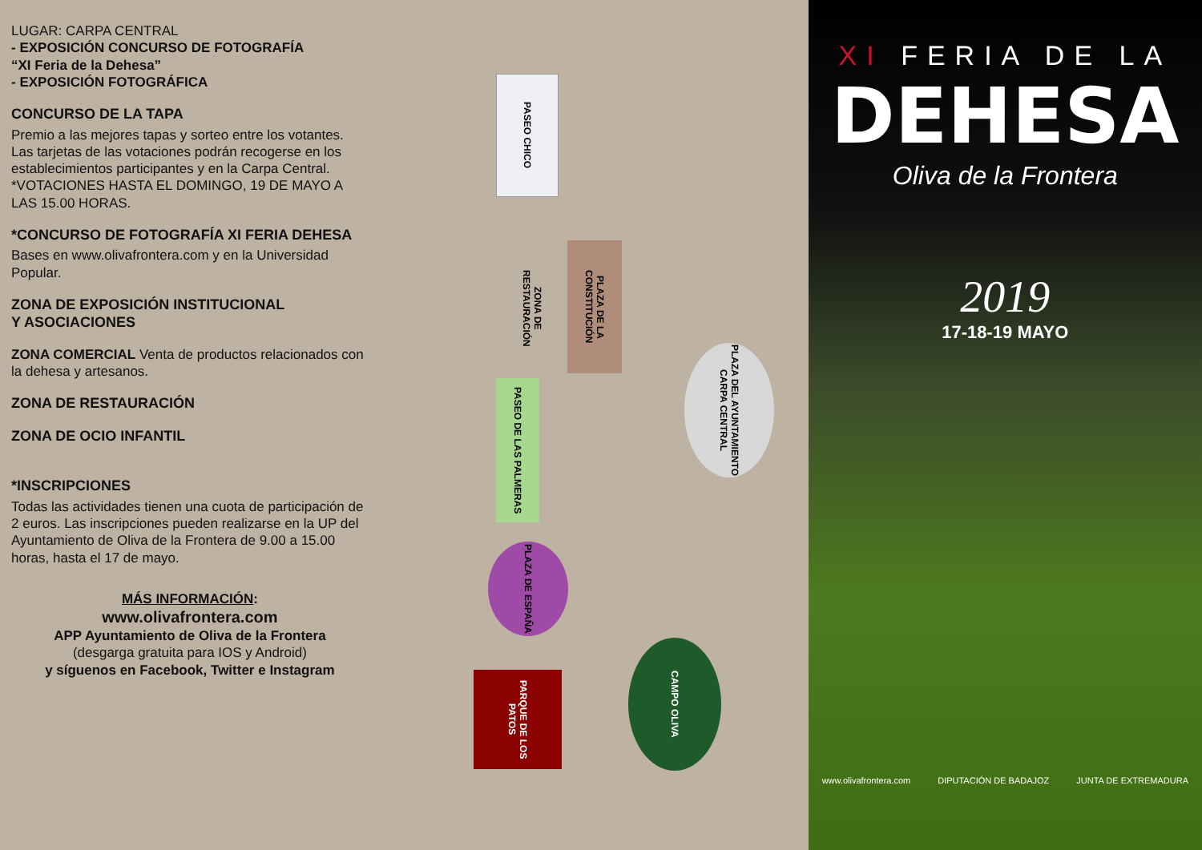LUGAR: CARPA CENTRAL
- EXPOSICIÓN CONCURSO DE FOTOGRAFÍA
“XI Feria de la Dehesa”
- EXPOSICIÓN FOTOGRÁFICA
CONCURSO DE LA TAPA
Premio a las mejores tapas y sorteo entre los votantes. Las tarjetas de las votaciones podrán recogerse en los establecimientos participantes y en la Carpa Central.
*VOTACIONES HASTA EL DOMINGO, 19 DE MAYO A LAS 15.00 HORAS.
*CONCURSO DE FOTOGRAFÍA XI FERIA DEHESA
Bases en www.olivafrontera.com y en la Universidad Popular.
ZONA DE EXPOSICIÓN INSTITUCIONAL
Y ASOCIACIONES
ZONA COMERCIAL Venta de productos relacionados con la dehesa y artesanos.
ZONA DE RESTAURACIÓN
ZONA DE OCIO INFANTIL
*INSCRIPCIONES
Todas las actividades tienen una cuota de participación de 2 euros. Las inscripciones pueden realizarse en la UP del Ayuntamiento de Oliva de la Frontera de 9.00 a 15.00 horas, hasta el 17 de mayo.
MÁS INFORMACIÓN:
www.olivafrontera.com
APP Ayuntamiento de Oliva de la Frontera
(desgarga gratuita para IOS y Android)
y síguenos en Facebook, Twitter e Instagram
PASEO CHICO
PLAZA DE LA CONSTITUCIÓN
ZONA DE RESTAURACIÓN
PASEO DE LAS PALMERAS
PLAZA DEL AYUNTAMIENTO CARPA CENTRAL
PLAZA DE ESPAÑA
PARQUE DE LOS PATOS
CAMPO OLIVA
XI FERIA DE LA
DEHESA
Oliva de la Frontera
2019
17-18-19 MAYO
www.olivafrontera.com DIPUTACIÓN DE BADAJOZ JUNTA DE EXTREMADURA